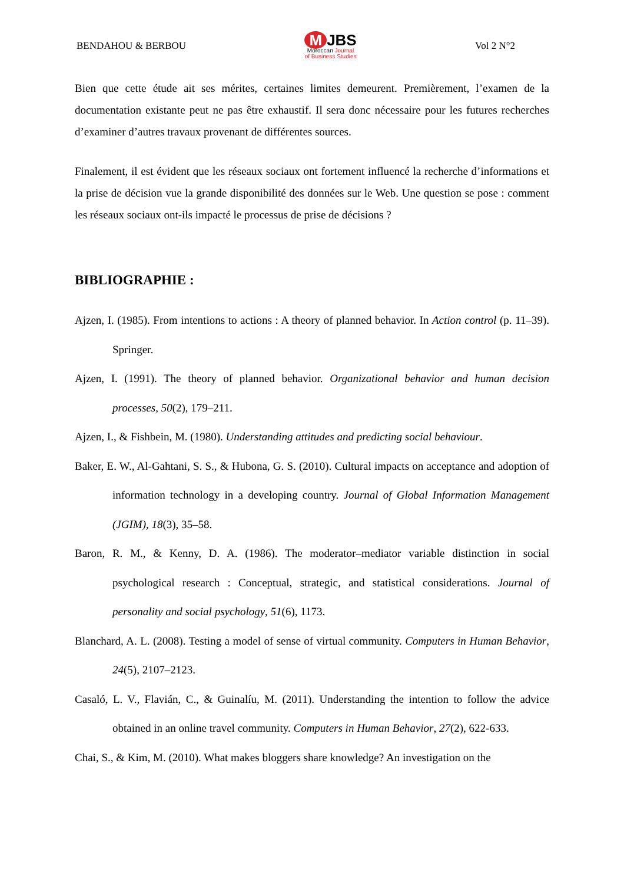BENDAHOU & BERBOU
M JBS
Moroccan Journal
of Business Studies
Vol 2 N°2
Bien que cette étude ait ses mérites, certaines limites demeurent. Premièrement, l’examen de la documentation existante peut ne pas être exhaustif. Il sera donc nécessaire pour les futures recherches d’examiner d’autres travaux provenant de différentes sources.
Finalement, il est évident que les réseaux sociaux ont fortement influencé la recherche d’informations et la prise de décision vue la grande disponibilité des données sur le Web. Une question se pose : comment les réseaux sociaux ont-ils impacté le processus de prise de décisions ?
BIBLIOGRAPHIE :
Ajzen, I. (1985). From intentions to actions : A theory of planned behavior. In Action control (p. 11–39). Springer.
Ajzen, I. (1991). The theory of planned behavior. Organizational behavior and human decision processes, 50(2), 179–211.
Ajzen, I., & Fishbein, M. (1980). Understanding attitudes and predicting social behaviour.
Baker, E. W., Al-Gahtani, S. S., & Hubona, G. S. (2010). Cultural impacts on acceptance and adoption of information technology in a developing country. Journal of Global Information Management (JGIM), 18(3), 35–58.
Baron, R. M., & Kenny, D. A. (1986). The moderator–mediator variable distinction in social psychological research : Conceptual, strategic, and statistical considerations. Journal of personality and social psychology, 51(6), 1173.
Blanchard, A. L. (2008). Testing a model of sense of virtual community. Computers in Human Behavior, 24(5), 2107–2123.
Casaló, L. V., Flavián, C., & Guinalíu, M. (2011). Understanding the intention to follow the advice obtained in an online travel community. Computers in Human Behavior, 27(2), 622-633.
Chai, S., & Kim, M. (2010). What makes bloggers share knowledge? An investigation on the